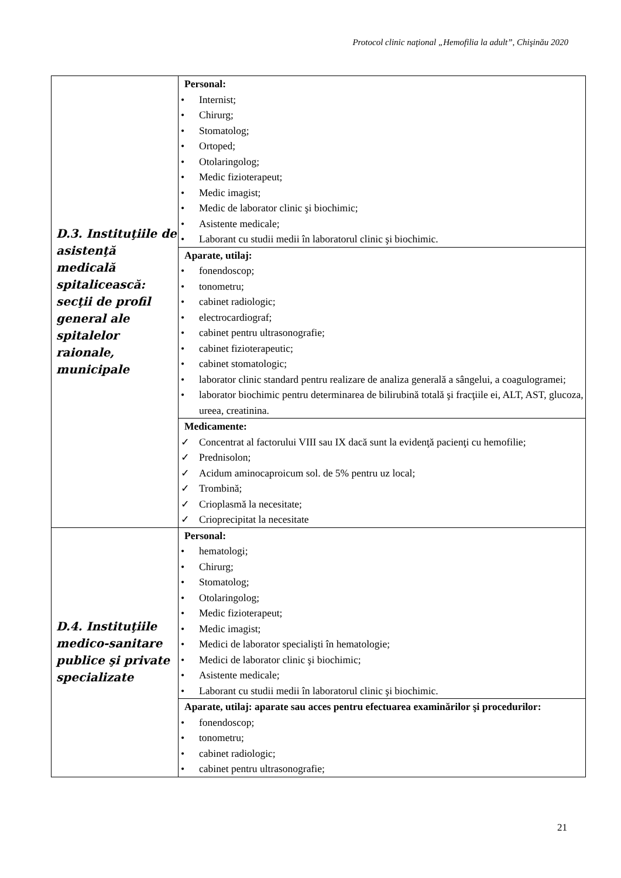Protocol clinic naţional „Hemofilia la adult”, Chişinău 2020
| D.3. Instituţiile de asistenţă medicală spitalicească: secţii de profil general ale spitalelor raionale, municipale | Personal: • Internist; • Chirurg; • Stomatolog; • Ortoped; • Otolaringolog; • Medic fizioterapeut; • Medic imagist; • Medic de laborator clinic şi biochimic; • Asistente medicale; • Laborant cu studii medii în laboratorul clinic şi biochimic. |
| | Aparate, utilaj: • fonendoscop; • tonometru; • cabinet radiologic; • electrocardiograf; • cabinet pentru ultrasonografie; • cabinet fizioterapeutic; • cabinet stomatologic; • laborator clinic standard pentru realizare de analiza generală a sângelui, a coagulogramei; • laborator biochimic pentru determinarea de bilirubină totală şi fracţiile ei, ALT, AST, glucoza, ureea, creatinina. |
| | Medicamente: ✓ Concentrat al factorului VIII sau IX dacă sunt la evidenţă pacienţi cu hemofilie; ✓ Prednisolon; ✓ Acidum aminocaproicum sol. de 5% pentru uz local; ✓ Trombină; ✓ Crioplasmă la necesitate; ✓ Crioprecipitat la necesitate |
| D.4. Instituţiile medico-sanitare publice şi private specializate | Personal: • hematologi; • Chirurg; • Stomatolog; • Otolaringolog; • Medic fizioterapeut; • Medic imagist; • Medici de laborator specialişti în hematologie; • Medici de laborator clinic şi biochimic; • Asistente medicale; • Laborant cu studii medii în laboratorul clinic şi biochimic. |
| | Aparate, utilaj: aparate sau acces pentru efectuarea examinărilor şi procedurilor: • fonendoscop; • tonometru; • cabinet radiologic; • cabinet pentru ultrasonografie; |
21